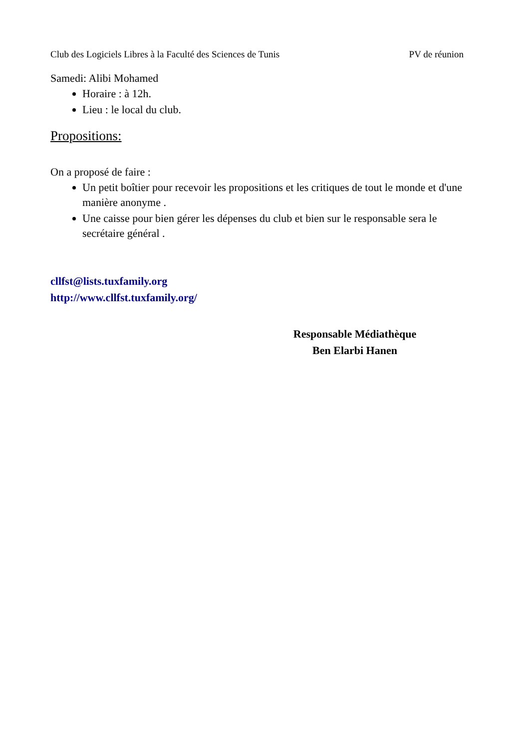Club des Logiciels Libres à la Faculté des Sciences de Tunis PV de réunion
Samedi: Alibi Mohamed
Horaire : à 12h.
Lieu : le local du club.
Propositions:
On a proposé de faire :
Un petit boîtier pour recevoir les propositions et les critiques de tout le monde et d'une manière anonyme .
Une caisse pour bien gérer les dépenses du club et bien sur le responsable sera le secrétaire général .
cllfst@lists.tuxfamily.org
http://www.cllfst.tuxfamily.org/
Responsable Médiathèque
Ben Elarbi Hanen